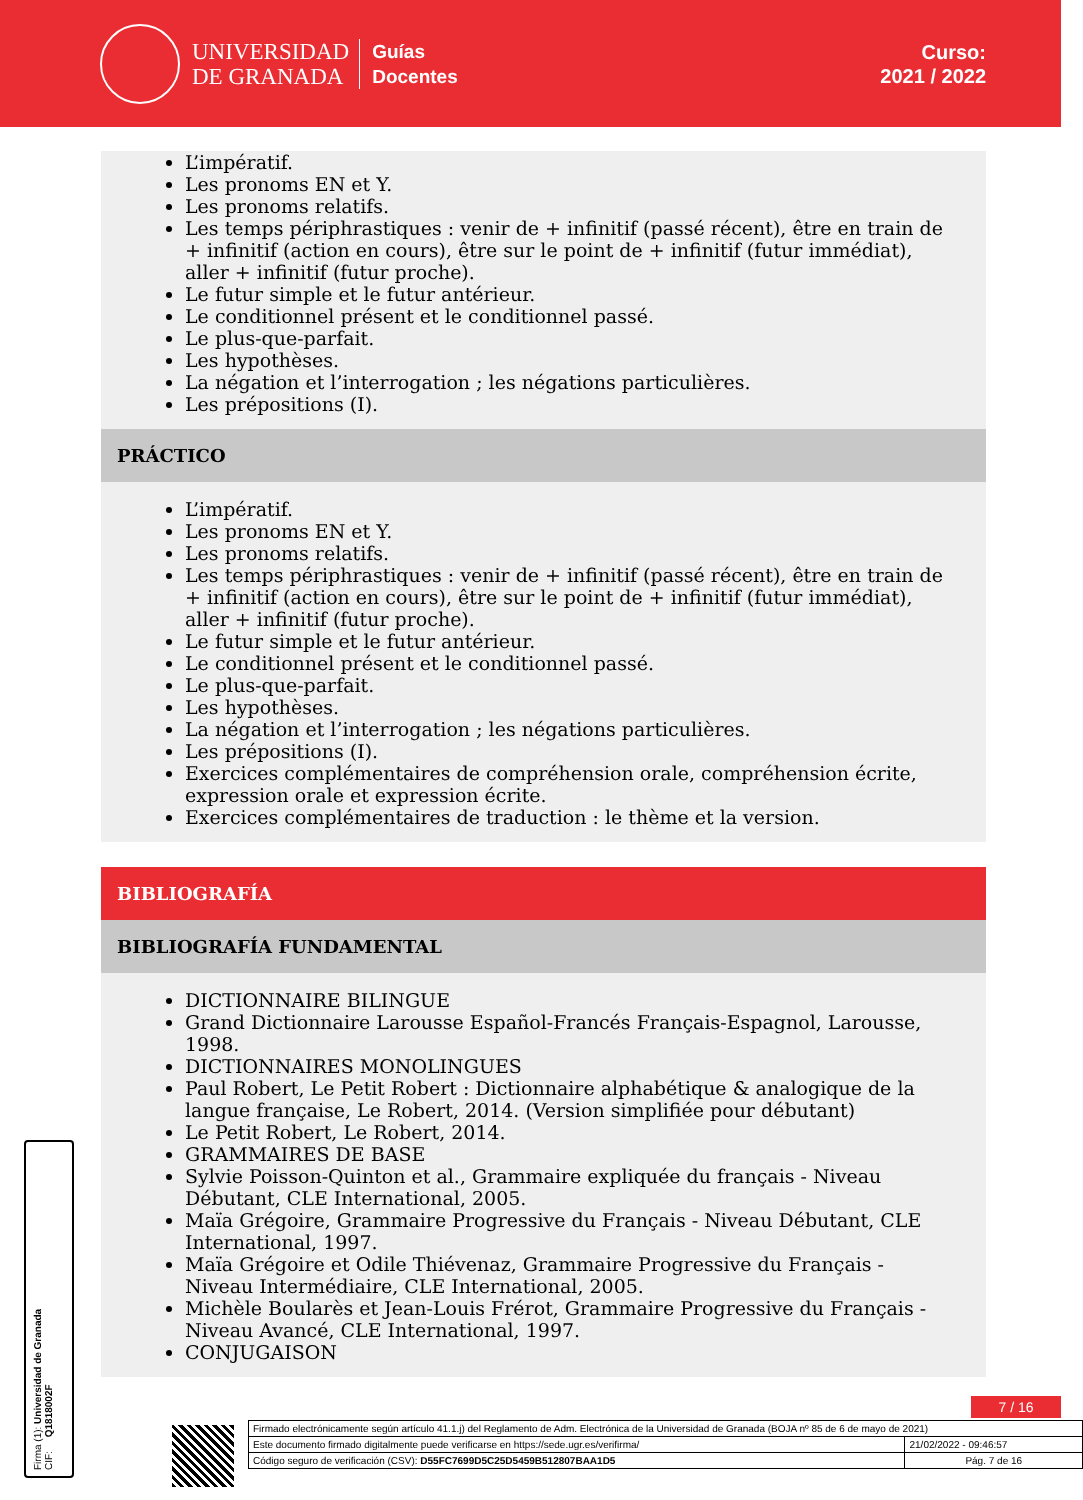UNIVERSIDAD
DE GRANADA
Guías
Docentes
Curso:
2021 / 2022
L’impératif.
Les pronoms EN et Y.
Les pronoms relatifs.
Les temps périphrastiques : venir de + infinitif (passé récent), être en train de + infinitif (action en cours), être sur le point de + infinitif (futur immédiat), aller + infinitif (futur proche).
Le futur simple et le futur antérieur.
Le conditionnel présent et le conditionnel passé.
Le plus-que-parfait.
Les hypothèses.
La négation et l’interrogation ; les négations particulières.
Les prépositions (I).
PRÁCTICO
L’impératif.
Les pronoms EN et Y.
Les pronoms relatifs.
Les temps périphrastiques : venir de + infinitif (passé récent), être en train de + infinitif (action en cours), être sur le point de + infinitif (futur immédiat), aller + infinitif (futur proche).
Le futur simple et le futur antérieur.
Le conditionnel présent et le conditionnel passé.
Le plus-que-parfait.
Les hypothèses.
La négation et l’interrogation ; les négations particulières.
Les prépositions (I).
Exercices complémentaires de compréhension orale, compréhension écrite, expression orale et expression écrite.
Exercices complémentaires de traduction : le thème et la version.
BIBLIOGRAFÍA
BIBLIOGRAFÍA FUNDAMENTAL
DICTIONNAIRE BILINGUE
Grand Dictionnaire Larousse Español-Francés Français-Espagnol, Larousse, 1998.
DICTIONNAIRES MONOLINGUES
Paul Robert, Le Petit Robert : Dictionnaire alphabétique & analogique de la langue française, Le Robert, 2014. (Version simplifiée pour débutant)
Le Petit Robert, Le Robert, 2014.
GRAMMAIRES DE BASE
Sylvie Poisson-Quinton et al., Grammaire expliquée du français - Niveau Débutant, CLE International, 2005.
Maïa Grégoire, Grammaire Progressive du Français - Niveau Débutant, CLE International, 1997.
Maïa Grégoire et Odile Thiévenaz, Grammaire Progressive du Français - Niveau Intermédiaire, CLE International, 2005.
Michèle Boularès et Jean-Louis Frérot, Grammaire Progressive du Français - Niveau Avancé, CLE International, 1997.
CONJUGAISON
Firma (1): Universidad de Granada
CIF: Q1818002F
7 / 16
| Firmado electrónicamente según artículo 41.1.j) del Reglamento de Adm. Electrónica de la Universidad de Granada (BOJA nº 85 de 6 de mayo de 2021) | |
| Este documento firmado digitalmente puede verificarse en https://sede.ugr.es/verifirma/ | 21/02/2022 - 09:46:57 |
| Código seguro de verificación (CSV): D55FC7699D5C25D5459B512807BAA1D5 | Pág. 7 de 16 |